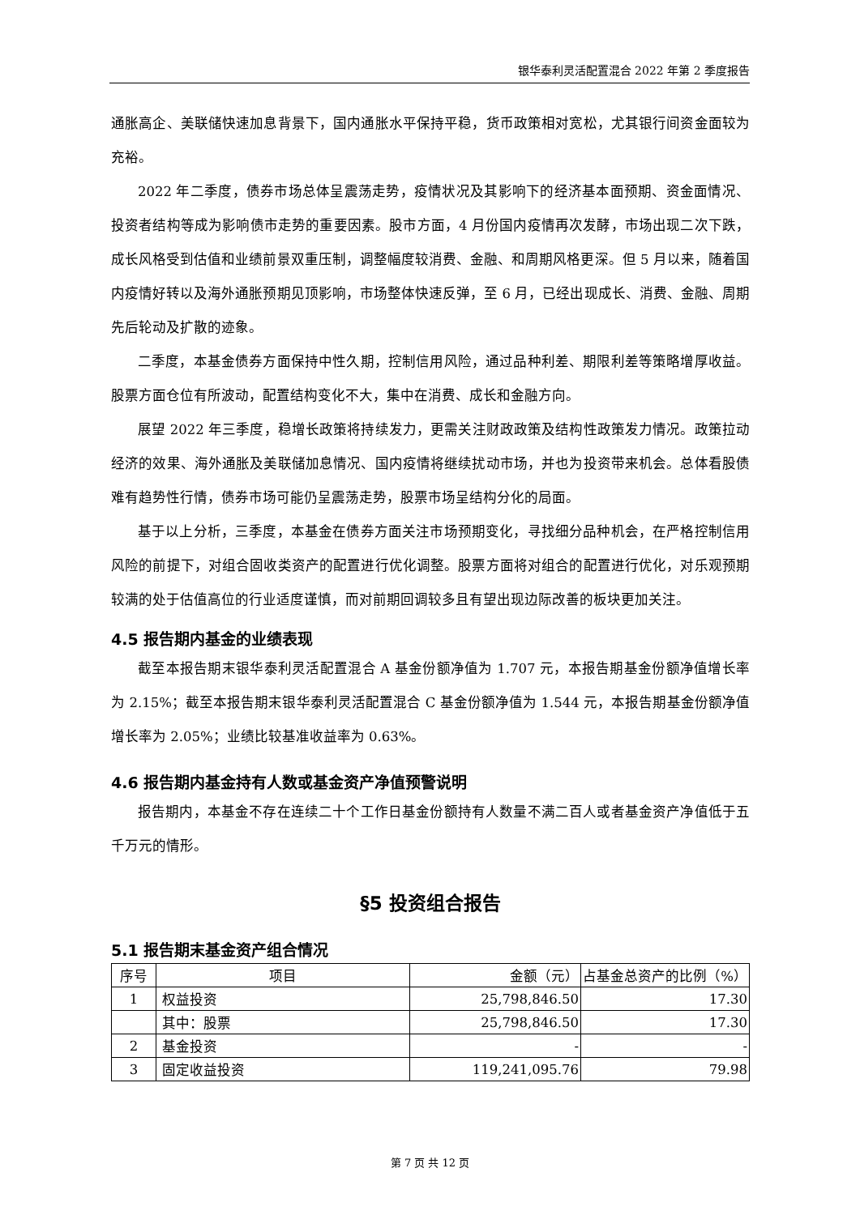银华泰利灵活配置混合 2022 年第 2 季度报告
通胀高企、美联储快速加息背景下，国内通胀水平保持平稳，货币政策相对宽松，尤其银行间资金面较为充裕。
2022 年二季度，债券市场总体呈震荡走势，疫情状况及其影响下的经济基本面预期、资金面情况、投资者结构等成为影响债市走势的重要因素。股市方面，4 月份国内疫情再次发酵，市场出现二次下跌，成长风格受到估值和业绩前景双重压制，调整幅度较消费、金融、和周期风格更深。但 5 月以来，随着国内疫情好转以及海外通胀预期见顶影响，市场整体快速反弹，至 6 月，已经出现成长、消费、金融、周期先后轮动及扩散的迹象。
二季度，本基金债券方面保持中性久期，控制信用风险，通过品种利差、期限利差等策略增厚收益。股票方面仓位有所波动，配置结构变化不大，集中在消费、成长和金融方向。
展望 2022 年三季度，稳增长政策将持续发力，更需关注财政政策及结构性政策发力情况。政策拉动经济的效果、海外通胀及美联储加息情况、国内疫情将继续扰动市场，并也为投资带来机会。总体看股债难有趋势性行情，债券市场可能仍呈震荡走势，股票市场呈结构分化的局面。
基于以上分析，三季度，本基金在债券方面关注市场预期变化，寻找细分品种机会，在严格控制信用风险的前提下，对组合固收类资产的配置进行优化调整。股票方面将对组合的配置进行优化，对乐观预期较满的处于估值高位的行业适度谨慎，而对前期回调较多且有望出现边际改善的板块更加关注。
4.5 报告期内基金的业绩表现
截至本报告期末银华泰利灵活配置混合 A 基金份额净值为 1.707 元，本报告期基金份额净值增长率为 2.15%；截至本报告期末银华泰利灵活配置混合 C 基金份额净值为 1.544 元，本报告期基金份额净值增长率为 2.05%；业绩比较基准收益率为 0.63%。
4.6 报告期内基金持有人数或基金资产净值预警说明
报告期内，本基金不存在连续二十个工作日基金份额持有人数量不满二百人或者基金资产净值低于五千万元的情形。
§5 投资组合报告
5.1 报告期末基金资产组合情况
| 序号 | 项目 | 金额（元） | 占基金总资产的比例（%） |
| --- | --- | --- | --- |
| 1 | 权益投资 | 25,798,846.50 | 17.30 |
| | 其中：股票 | 25,798,846.50 | 17.30 |
| 2 | 基金投资 | - | - |
| 3 | 固定收益投资 | 119,241,095.76 | 79.98 |
第 7 页 共 12 页